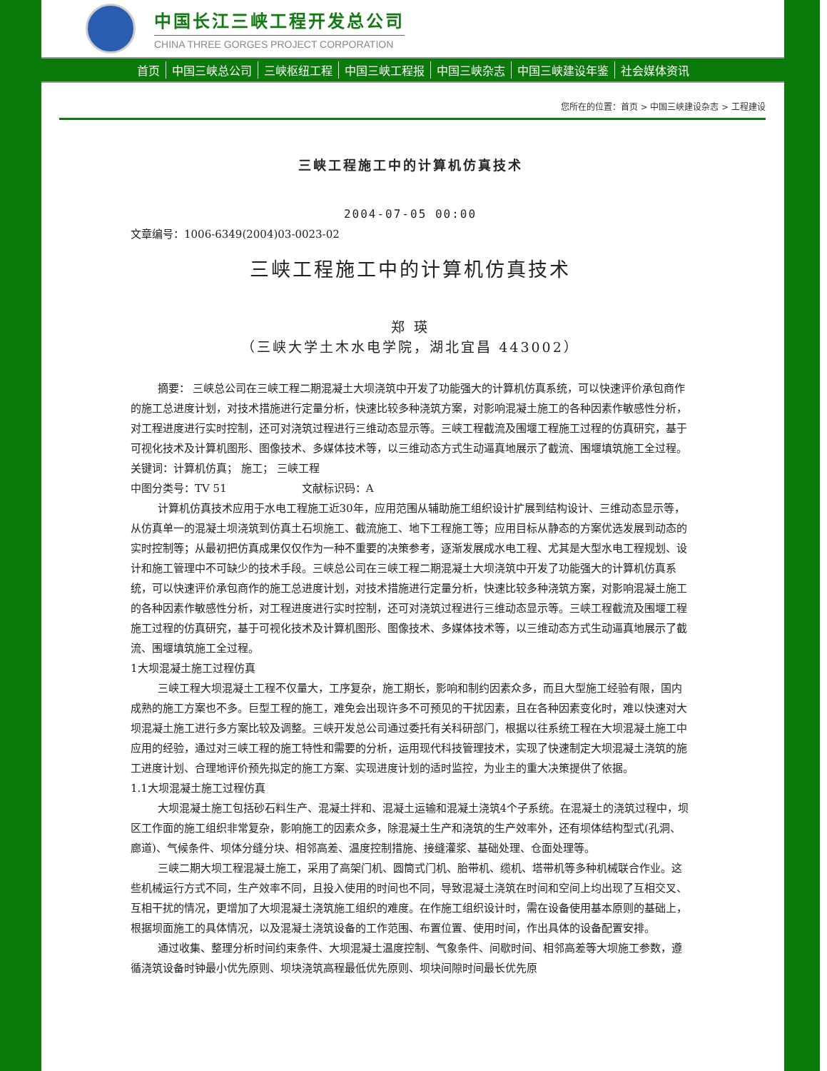中国长江三峡工程开发总公司
CHINA THREE GORGES PROJECT CORPORATION
首页 中国三峡总公司 三峡枢纽工程 中国三峡工程报 中国三峡杂志 中国三峡建设年鉴 社会媒体资讯
您所在的位置：首页 > 中国三峡建设杂志 > 工程建设
三峡工程施工中的计算机仿真技术
2004-07-05 00:00
文章编号：1006-6349(2004)03-0023-02
三峡工程施工中的计算机仿真技术
郑 瑛
（三峡大学土木水电学院，湖北宜昌 443002）
摘要： 三峡总公司在三峡工程二期混凝土大坝浇筑中开发了功能强大的计算机仿真系统，可以快速评价承包商作的施工总进度计划，对技术措施进行定量分析，快速比较多种浇筑方案，对影响混凝土施工的各种因素作敏感性分析，对工程进度进行实时控制，还可对浇筑过程进行三维动态显示等。三峡工程截流及围堰工程施工过程的仿真研究，基于可视化技术及计算机图形、图像技术、多媒体技术等，以三维动态方式生动逼真地展示了截流、围堰填筑施工全过程。
关键词：计算机仿真； 施工； 三峡工程
中图分类号：TV 51　　　　　　　文献标识码：A
计算机仿真技术应用于水电工程施工近30年，应用范围从辅助施工组织设计扩展到结构设计、三维动态显示等，从仿真单一的混凝土坝浇筑到仿真土石坝施工、截流施工、地下工程施工等；应用目标从静态的方案优选发展到动态的实时控制等；从最初把仿真成果仅仅作为一种不重要的决策参考，逐渐发展成水电工程、尤其是大型水电工程规划、设计和施工管理中不可缺少的技术手段。三峡总公司在三峡工程二期混凝土大坝浇筑中开发了功能强大的计算机仿真系统，可以快速评价承包商作的施工总进度计划，对技术措施进行定量分析，快速比较多种浇筑方案，对影响混凝土施工的各种因素作敏感性分析，对工程进度进行实时控制，还可对浇筑过程进行三维动态显示等。三峡工程截流及围堰工程施工过程的仿真研究，基于可视化技术及计算机图形、图像技术、多媒体技术等，以三维动态方式生动逼真地展示了截流、围堰填筑施工全过程。
1大坝混凝土施工过程仿真
三峡工程大坝混凝土工程不仅量大，工序复杂，施工期长，影响和制约因素众多，而且大型施工经验有限，国内成熟的施工方案也不多。巨型工程的施工，难免会出现许多不可预见的干扰因素，且在各种因素变化时，难以快速对大坝混凝土施工进行多方案比较及调整。三峡开发总公司通过委托有关科研部门，根据以往系统工程在大坝混凝土施工中应用的经验，通过对三峡工程的施工特性和需要的分析，运用现代科技管理技术，实现了快速制定大坝混凝土浇筑的施工进度计划、合理地评价预先拟定的施工方案、实现进度计划的适时监控，为业主的重大决策提供了依据。
1.1大坝混凝土施工过程仿真
大坝混凝土施工包括砂石料生产、混凝土拌和、混凝土运输和混凝土浇筑4个子系统。在混凝土的浇筑过程中，坝区工作面的施工组织非常复杂，影响施工的因素众多，除混凝土生产和浇筑的生产效率外，还有坝体结构型式(孔洞、廊道)、气候条件、坝体分缝分块、相邻高差、温度控制措施、接缝灌浆、基础处理、仓面处理等。
三峡二期大坝工程混凝土施工，采用了高架门机、圆筒式门机、胎带机、缆机、塔带机等多种机械联合作业。这些机械运行方式不同，生产效率不同，且投入使用的时间也不同，导致混凝土浇筑在时间和空间上均出现了互相交叉、互相干扰的情况，更增加了大坝混凝土浇筑施工组织的难度。在作施工组织设计时，需在设备使用基本原则的基础上，根据坝面施工的具体情况，以及混凝土浇筑设备的工作范围、布置位置、使用时间，作出具体的设备配置安排。
通过收集、整理分析时间约束条件、大坝混凝土温度控制、气象条件、间歇时间、相邻高差等大坝施工参数，遵循浇筑设备时钟最小优先原则、坝块浇筑高程最低优先原则、坝块间隙时间最长优先原